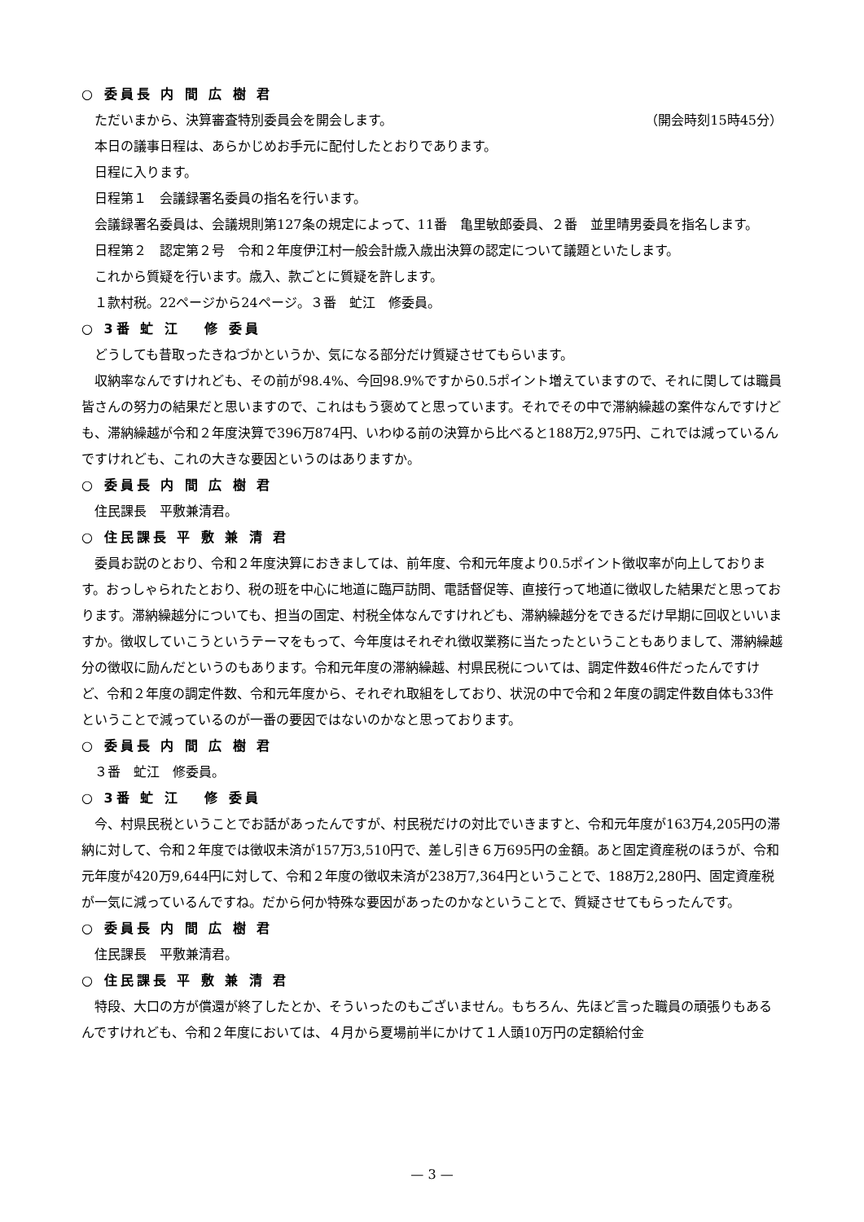○ 委員長 内 間 広 樹 君
ただいまから、決算審査特別委員会を開会します。
（開会時刻15時45分）
本日の議事日程は、あらかじめお手元に配付したとおりであります。
日程に入ります。
日程第１　会議録署名委員の指名を行います。
会議録署名委員は、会議規則第127条の規定によって、11番　亀里敏郎委員、２番　並里晴男委員を指名します。
日程第２　認定第２号　令和２年度伊江村一般会計歳入歳出決算の認定について議題といたします。
これから質疑を行います。歳入、款ごとに質疑を許します。
１款村税。22ページから24ページ。３番　虻江　修委員。
○ 3番 虻 江　 修 委員
どうしても昔取ったきねづかというか、気になる部分だけ質疑させてもらいます。
収納率なんですけれども、その前が98.4%、今回98.9%ですから0.5ポイント増えていますので、それに関しては職員皆さんの努力の結果だと思いますので、これはもう褒めてと思っています。それでその中で滞納繰越の案件なんですけども、滞納繰越が令和２年度決算で396万874円、いわゆる前の決算から比べると188万2,975円、これでは減っているんですけれども、これの大きな要因というのはありますか。
○ 委員長 内 間 広 樹 君
住民課長　平敷兼清君。
○ 住民課長 平 敷 兼 清 君
委員お説のとおり、令和２年度決算におきましては、前年度、令和元年度より0.5ポイント徴収率が向上しております。おっしゃられたとおり、税の班を中心に地道に臨戸訪問、電話督促等、直接行って地道に徴収した結果だと思っております。滞納繰越分についても、担当の固定、村税全体なんですけれども、滞納繰越分をできるだけ早期に回収といいますか。徴収していこうというテーマをもって、今年度はそれぞれ徴収業務に当たったということもありまして、滞納繰越分の徴収に励んだというのもあります。令和元年度の滞納繰越、村県民税については、調定件数46件だったんですけど、令和２年度の調定件数、令和元年度から、それぞれ取組をしており、状況の中で令和２年度の調定件数自体も33件ということで減っているのが一番の要因ではないのかなと思っております。
○ 委員長 内 間 広 樹 君
３番　虻江　修委員。
○ 3番 虻 江　 修 委員
今、村県民税ということでお話があったんですが、村民税だけの対比でいきますと、令和元年度が163万4,205円の滞納に対して、令和２年度では徴収未済が157万3,510円で、差し引き６万695円の金額。あと固定資産税のほうが、令和元年度が420万9,644円に対して、令和２年度の徴収未済が238万7,364円ということで、188万2,280円、固定資産税が一気に減っているんですね。だから何か特殊な要因があったのかなということで、質疑させてもらったんです。
○ 委員長 内 間 広 樹 君
住民課長　平敷兼清君。
○ 住民課長 平 敷 兼 清 君
特段、大口の方が償還が終了したとか、そういったのもございません。もちろん、先ほど言った職員の頑張りもあるんですけれども、令和２年度においては、４月から夏場前半にかけて１人頭10万円の定額給付金
— 3 —